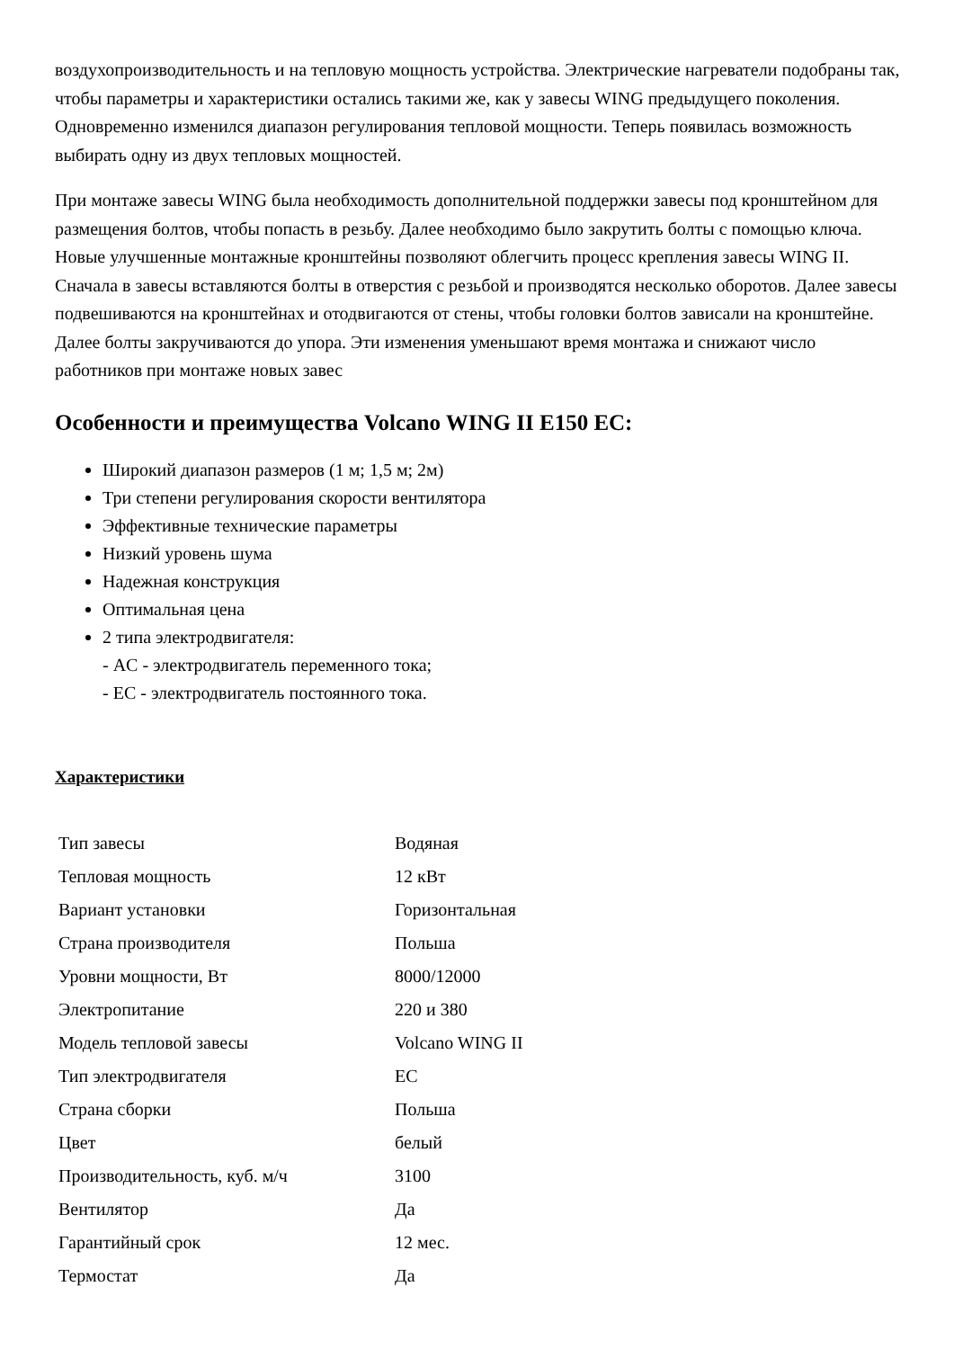воздухопроизводительность и на тепловую мощность устройства. Электрические нагреватели подобраны так, чтобы параметры и характеристики остались такими же, как у завесы WING предыдущего поколения. Одновременно изменился диапазон регулирования тепловой мощности. Теперь появилась возможность выбирать одну из двух тепловых мощностей.
При монтаже завесы WING была необходимость дополнительной поддержки завесы под кронштейном для размещения болтов, чтобы попасть в резьбу. Далее необходимо было закрутить болты с помощью ключа. Новые улучшенные монтажные кронштейны позволяют облегчить процесс крепления завесы WING II. Сначала в завесы вставляются болты в отверстия с резьбой и производятся несколько оборотов. Далее завесы подвешиваются на кронштейнах и отодвигаются от стены, чтобы головки болтов зависали на кронштейне. Далее болты закручиваются до упора. Эти изменения уменьшают время монтажа и снижают число работников при монтаже новых завес
Особенности и преимущества Volcano WING II E150 EC:
Широкий диапазон размеров (1 м; 1,5 м; 2м)
Три степени регулирования скорости вентилятора
Эффективные технические параметры
Низкий уровень шума
Надежная конструкция
Оптимальная цена
2 типа электродвигателя:
- AC - электродвигатель переменного тока;
- EC - электродвигатель постоянного тока.
Характеристики
| Тип завесы | Водяная |
| Тепловая мощность | 12 кВт |
| Вариант установки | Горизонтальная |
| Страна производителя | Польша |
| Уровни мощности, Вт | 8000/12000 |
| Электропитание | 220 и 380 |
| Модель тепловой завесы | Volcano WING II |
| Тип электродвигателя | EC |
| Страна сборки | Польша |
| Цвет | белый |
| Производительность, куб. м/ч | 3100 |
| Вентилятор | Да |
| Гарантийный срок | 12 мес. |
| Термостат | Да |